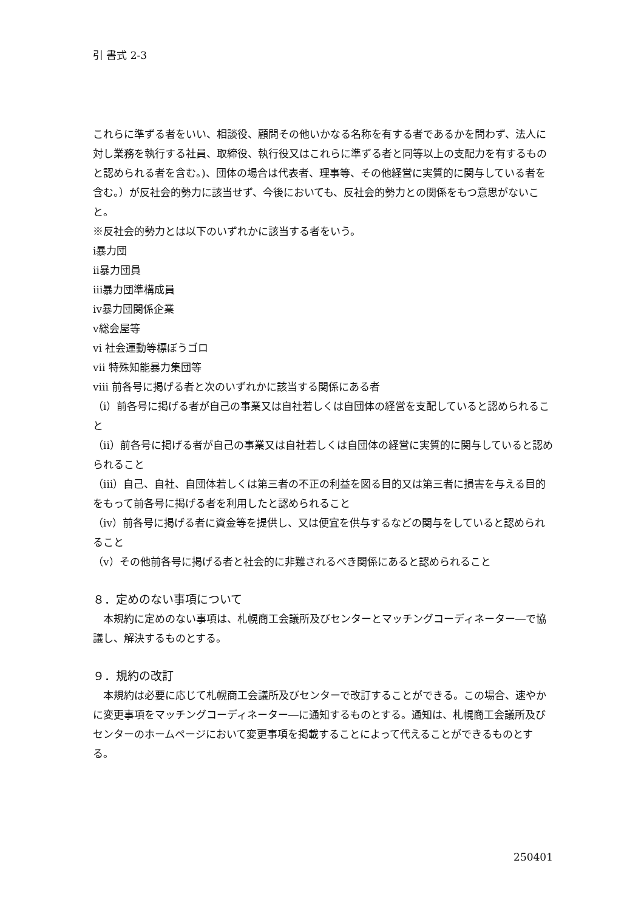引 書式 2-3
これらに準ずる者をいい、相談役、顧問その他いかなる名称を有する者であるかを問わず、法人に対し業務を執行する社員、取締役、執行役又はこれらに準ずる者と同等以上の支配力を有するものと認められる者を含む。)、団体の場合は代表者、理事等、その他経営に実質的に関与している者を含む。）が反社会的勢力に該当せず、今後においても、反社会的勢力との関係をもつ意思がないこと。
※反社会的勢力とは以下のいずれかに該当する者をいう。
ⅰ暴力団
ⅱ暴力団員
ⅲ暴力団準構成員
ⅳ暴力団関係企業
ⅴ総会屋等
ⅵ 社会運動等標ぼうゴロ
ⅶ 特殊知能暴力集団等
ⅷ 前各号に掲げる者と次のいずれかに該当する関係にある者
（ⅰ）前各号に掲げる者が自己の事業又は自社若しくは自団体の経営を支配していると認められること
（ⅱ）前各号に掲げる者が自己の事業又は自社若しくは自団体の経営に実質的に関与していると認められること
（ⅲ）自己、自社、自団体若しくは第三者の不正の利益を図る目的又は第三者に損害を与える目的をもって前各号に掲げる者を利用したと認められること
（ⅳ）前各号に掲げる者に資金等を提供し、又は便宜を供与するなどの関与をしていると認められること
（ⅴ）その他前各号に掲げる者と社会的に非難されるべき関係にあると認められること
８．定めのない事項について
　本規約に定めのない事項は、札幌商工会議所及びセンターとマッチングコーディネーター―で協議し、解決するものとする。
９．規約の改訂
　本規約は必要に応じて札幌商工会議所及びセンターで改訂することができる。この場合、速やかに変更事項をマッチングコーディネーター―に通知するものとする。通知は、札幌商工会議所及びセンターのホームページにおいて変更事項を掲載することによって代えることができるものとする。
250401